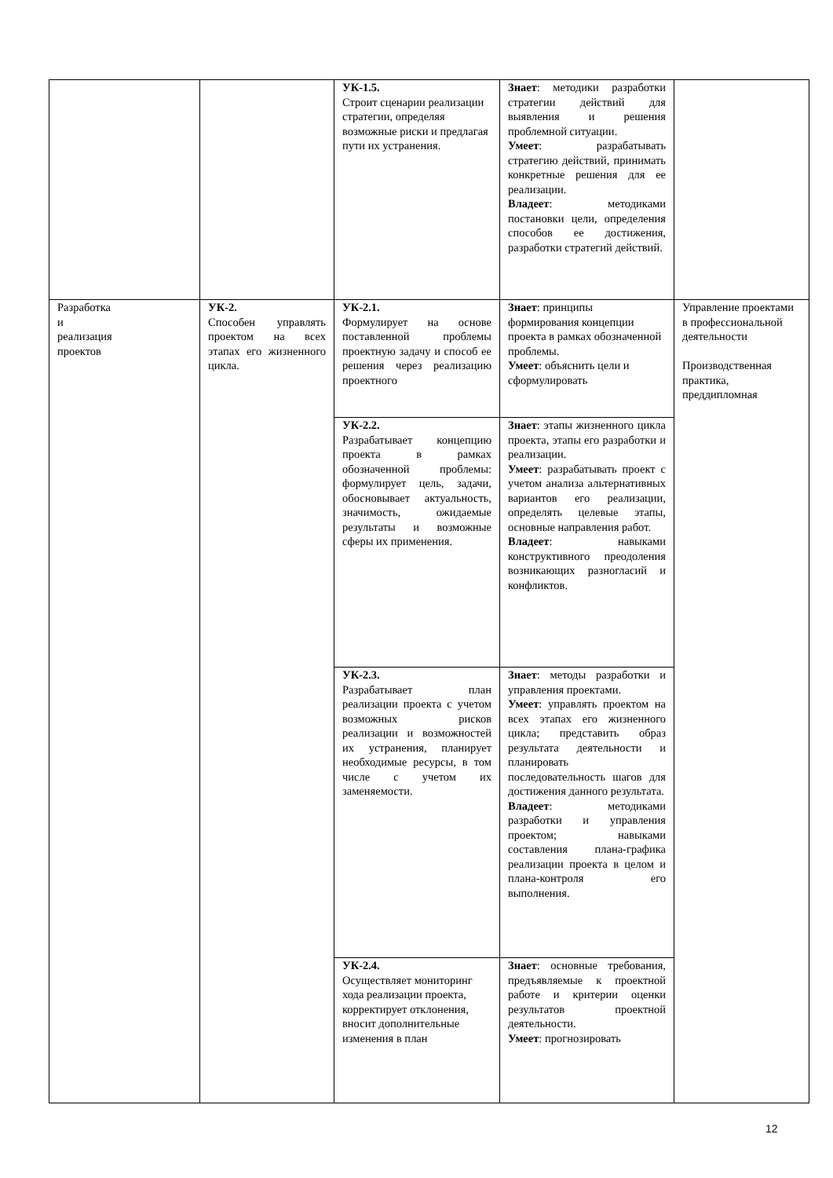| | | УК-1.5. Строит сценарии реализации стратегии, определяя возможные риски и предлагая пути их устранения. | Знает : методики разработки стратегии действий для выявления и решения проблемной ситуации. Умеет : разрабатывать стратегию действий, принимать конкретные решения для ее реализации. Владеет : методиками постановки цели, определения способов ее достижения, разработки стратегий действий. | |
| Разработка и реализация проектов | УК-2. Способен управлять проектом на всех этапах его жизненного цикла. | УК-2.1. Формулирует на основе поставленной проблемы проектную задачу и способ ее решения через реализацию проектного | Знает : принципы формирования концепции проекта в рамках обозначенной проблемы. Умеет : объяснить цели и сформулировать | Управление проектами в профессиональной деятельности Производственная практика, преддипломная |
| | | УК-2.2. Разрабатывает концепцию проекта в рамках обозначенной проблемы: формулирует цель, задачи, обосновывает актуальность, значимость, ожидаемые результаты и возможные сферы их применения. | Знает : этапы жизненного цикла проекта, этапы его разработки и реализации. Умеет : разрабатывать проект с учетом анализа альтернативных вариантов его реализации, определять целевые этапы, основные направления работ. Владеет : навыками конструктивного преодоления возникающих разногласий и конфликтов. | |
| | | УК-2.3. Разрабатывает план реализации проекта с учетом возможных рисков реализации и возможностей их устранения, планирует необходимые ресурсы, в том числе с учетом их заменяемости. | Знает : методы разработки и управления проектами. Умеет : управлять проектом на всех этапах его жизненного цикла; представить образ результата деятельности и планировать последовательность шагов для достижения данного результата. Владеет : методиками разработки и управления проектом; навыками составления плана-графика реализации проекта в целом и плана-контроля его выполнения. | |
| | | УК-2.4. Осуществляет мониторинг хода реализации проекта, корректирует отклонения, вносит дополнительные изменения в план | Знает : основные требования, предъявляемые к проектной работе и критерии оценки результатов проектной деятельности. Умеет : прогнозировать | |
12